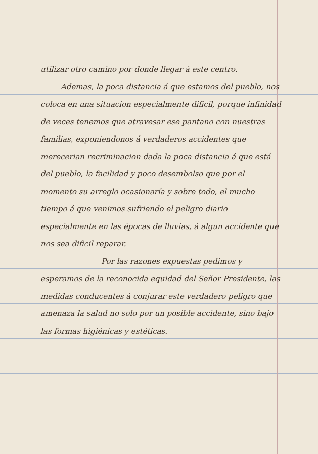utilizar otro camino por donde llegar á este centro.
Ademas, la poca distancia á que estamos del pueblo, nos coloca en una situacion especialmente dificil, porque infinidad de veces tenemos que atravesar ese pantano con nuestras familias, exponiendonos á verdaderos accidentes que merecerian recriminacion dada la poca distancia á que está del pueblo, la facilidad y poco desembolso que por el momento su arreglo ocasionaría y sobre todo, el mucho tiempo á que venimos sufriendo el peligro diario especialmente en las épocas de lluvias, á algun accidente que nos sea dificil reparar.
Por las razones expuestas pedimos y esperamos de la reconocida equidad del Señor Presidente, las medidas conducentes á conjurar este verdadero peligro que amenaza la salud no solo por un posible accidente, sino bajo las formas higiénicas y estéticas.